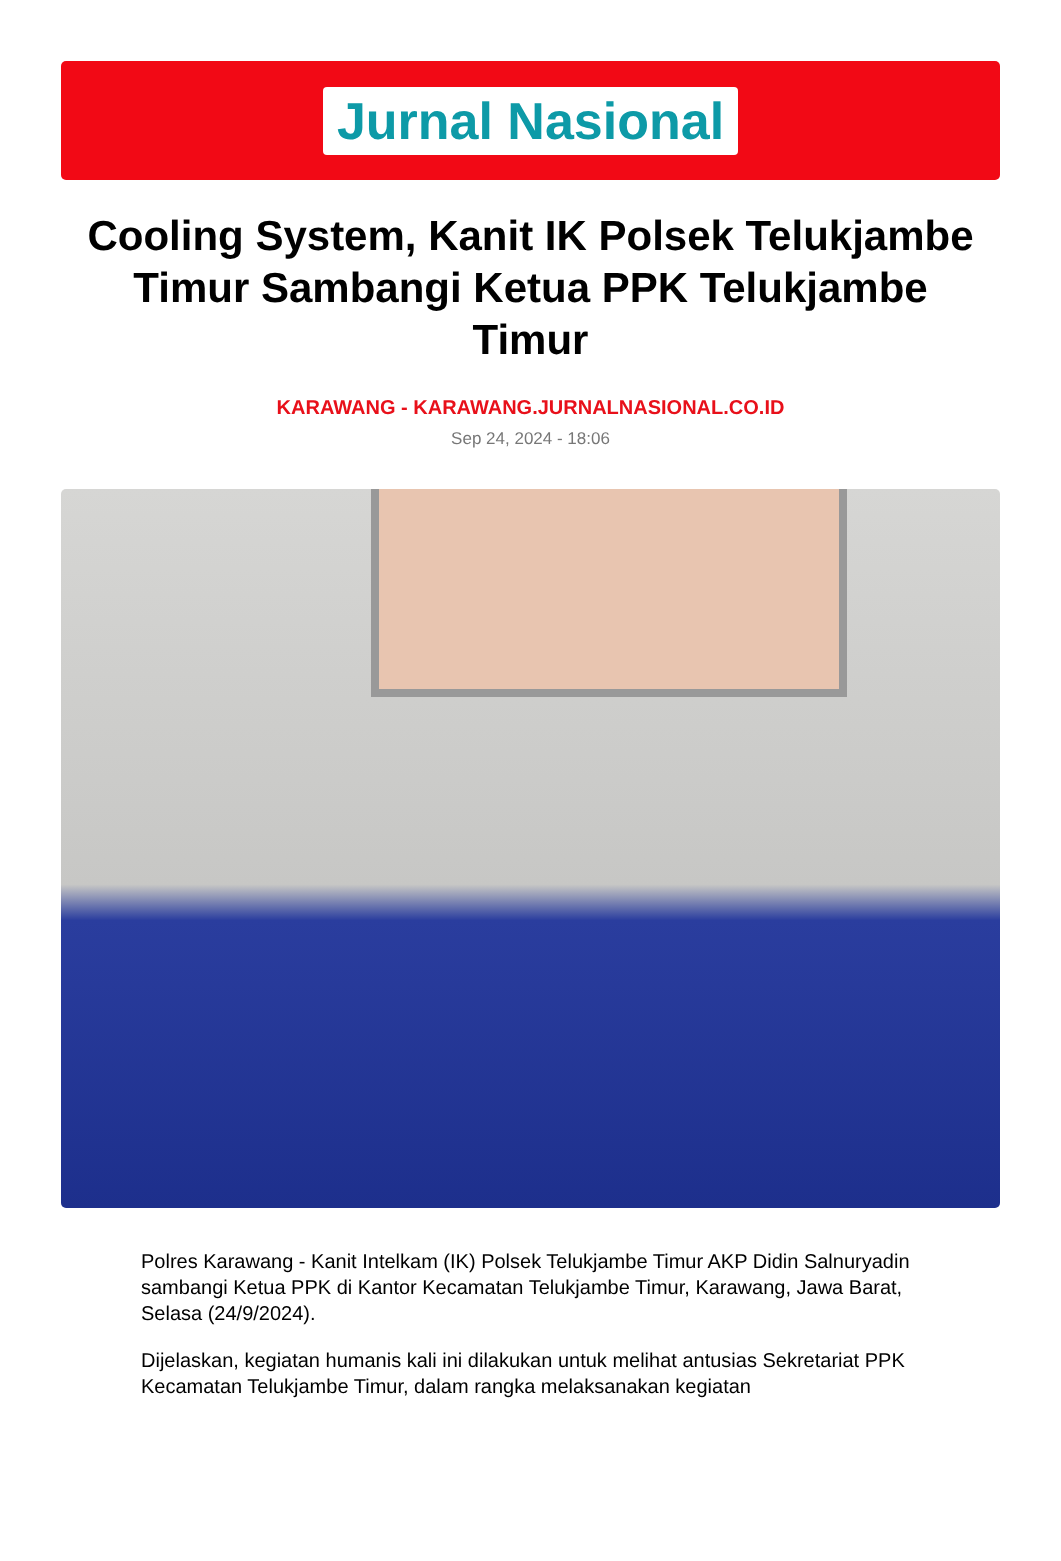Jurnal Nasional
Cooling System, Kanit IK Polsek Telukjambe Timur Sambangi Ketua PPK Telukjambe Timur
KARAWANG - KARAWANG.JURNALNASIONAL.CO.ID
Sep 24, 2024 - 18:06
Polres Karawang - Kanit Intelkam (IK) Polsek Telukjambe Timur AKP Didin Salnuryadin sambangi Ketua PPK di Kantor Kecamatan Telukjambe Timur, Karawang, Jawa Barat, Selasa (24/9/2024).
Dijelaskan, kegiatan humanis kali ini dilakukan untuk melihat antusias Sekretariat PPK Kecamatan Telukjambe Timur, dalam rangka melaksanakan kegiatan